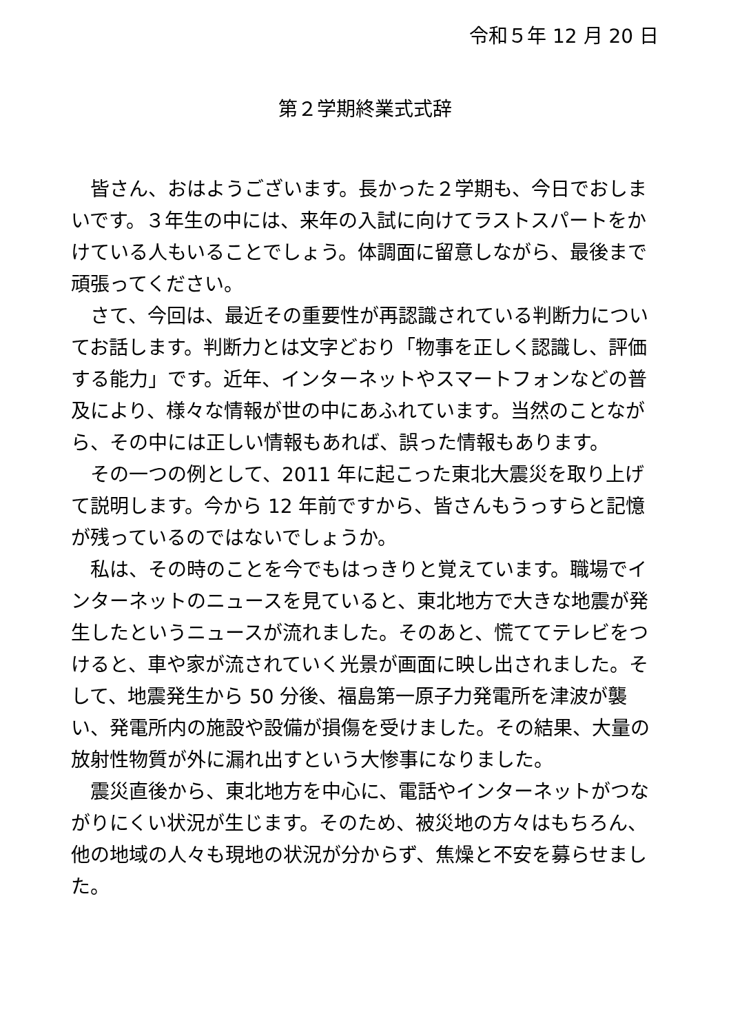令和５年 12 月 20 日
第２学期終業式式辞
皆さん、おはようございます。長かった２学期も、今日でおしまいです。３年生の中には、来年の入試に向けてラストスパートをかけている人もいることでしょう。体調面に留意しながら、最後まで頑張ってください。
さて、今回は、最近その重要性が再認識されている判断力についてお話します。判断力とは文字どおり「物事を正しく認識し、評価する能力」です。近年、インターネットやスマートフォンなどの普及により、様々な情報が世の中にあふれています。当然のことながら、その中には正しい情報もあれば、誤った情報もあります。
その一つの例として、2011 年に起こった東北大震災を取り上げて説明します。今から 12 年前ですから、皆さんもうっすらと記憶が残っているのではないでしょうか。
私は、その時のことを今でもはっきりと覚えています。職場でインターネットのニュースを見ていると、東北地方で大きな地震が発生したというニュースが流れました。そのあと、慌ててテレビをつけると、車や家が流されていく光景が画面に映し出されました。そして、地震発生から 50 分後、福島第一原子力発電所を津波が襲い、発電所内の施設や設備が損傷を受けました。その結果、大量の放射性物質が外に漏れ出すという大惨事になりました。
震災直後から、東北地方を中心に、電話やインターネットがつながりにくい状況が生じます。そのため、被災地の方々はもちろん、他の地域の人々も現地の状況が分からず、焦燥と不安を募らせました。